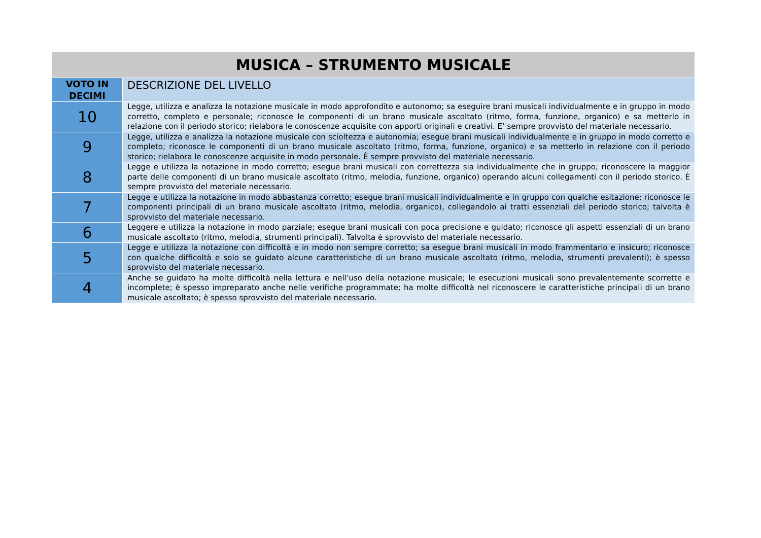| MUSICA – STRUMENTO MUSICALE | |
| --- | --- |
| VOTO IN DECIMI | DESCRIZIONE DEL LIVELLO |
| 10 | Legge, utilizza e analizza la notazione musicale in modo approfondito e autonomo; sa eseguire brani musicali individualmente e in gruppo in modo corretto, completo e personale; riconosce le componenti di un brano musicale ascoltato (ritmo, forma, funzione, organico) e sa metterlo in relazione con il periodo storico; rielabora le conoscenze acquisite con apporti originali e creativi. E’ sempre provvisto del materiale necessario. |
| 9 | Legge, utilizza e analizza la notazione musicale con scioltezza e autonomia; esegue brani musicali individualmente e in gruppo in modo corretto e completo; riconosce le componenti di un brano musicale ascoltato (ritmo, forma, funzione, organico) e sa metterlo in relazione con il periodo storico; rielabora le conoscenze acquisite in modo personale. È sempre provvisto del materiale necessario. |
| 8 | Legge e utilizza la notazione in modo corretto; esegue brani musicali con correttezza sia individualmente che in gruppo; riconoscere la maggior parte delle componenti di un brano musicale ascoltato (ritmo, melodia, funzione, organico) operando alcuni collegamenti con il periodo storico. È sempre provvisto del materiale necessario. |
| 7 | Legge e utilizza la notazione in modo abbastanza corretto; esegue brani musicali individualmente e in gruppo con qualche esitazione; riconosce le componenti principali di un brano musicale ascoltato (ritmo, melodia, organico), collegandolo ai tratti essenziali del periodo storico; talvolta è sprovvisto del materiale necessario. |
| 6 | Leggere e utilizza la notazione in modo parziale; esegue brani musicali con poca precisione e guidato; riconosce gli aspetti essenziali di un brano musicale ascoltato (ritmo, melodia, strumenti principali). Talvolta è sprovvisto del materiale necessario. |
| 5 | Legge e utilizza la notazione con difficoltà e in modo non sempre corretto; sa esegue brani musicali in modo frammentario e insicuro; riconosce con qualche difficoltà e solo se guidato alcune caratteristiche di un brano musicale ascoltato (ritmo, melodia, strumenti prevalenti); è spesso sprovvisto del materiale necessario. |
| 4 | Anche se guidato ha molte difficoltà nella lettura e nell’uso della notazione musicale; le esecuzioni musicali sono prevalentemente scorrette e incomplete; è spesso impreparato anche nelle verifiche programmate; ha molte difficoltà nel riconoscere le caratteristiche principali di un brano musicale ascoltato; è spesso sprovvisto del materiale necessario. |